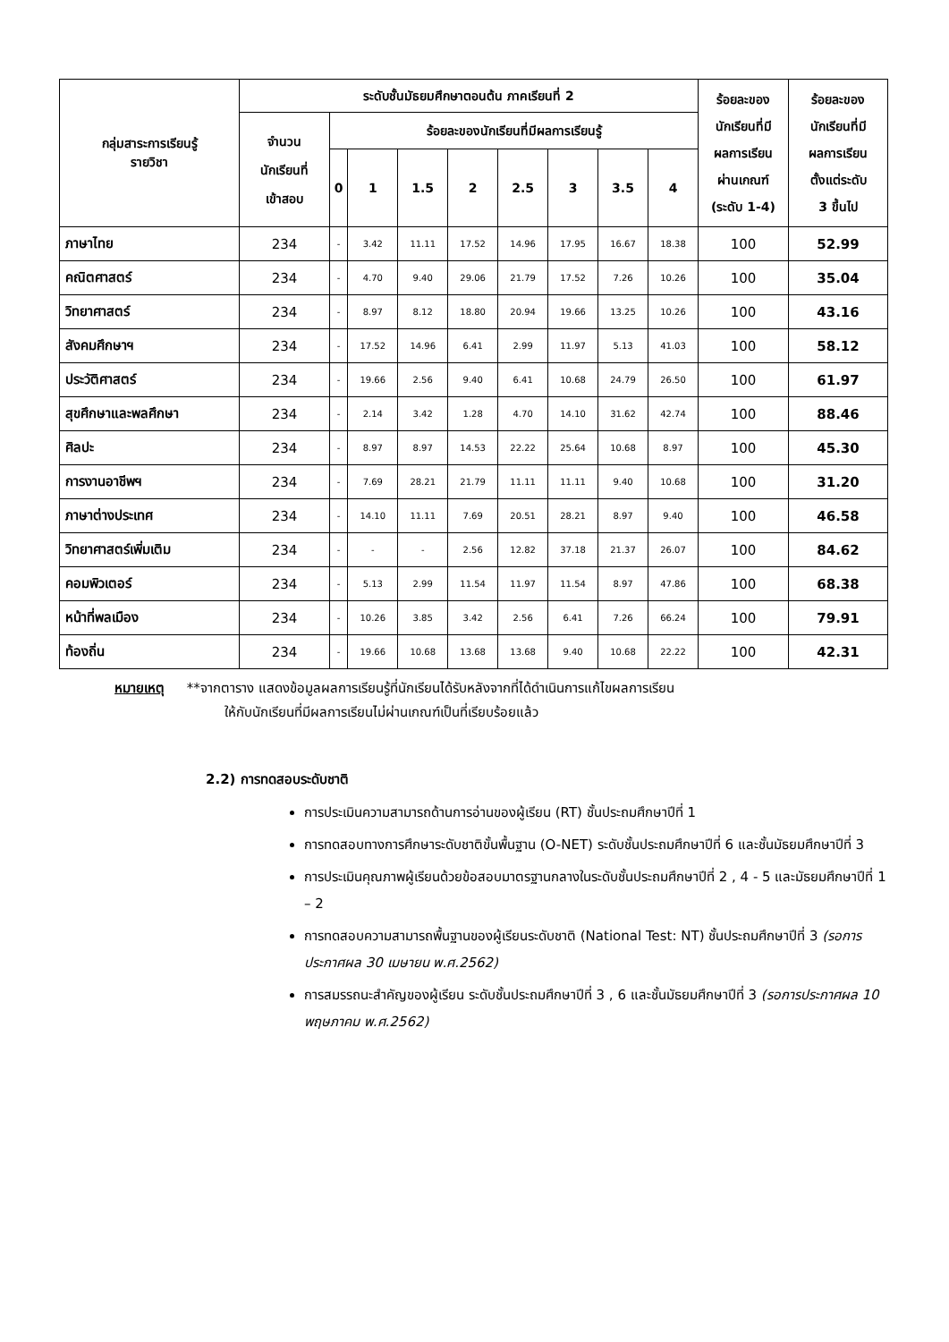| กลุ่มสาระการเรียนรู้ รายวิชา | ระดับชั้นมัธยมศึกษาตอนต้น ภาคเรียนที่ 2 | | | | | | | | | ร้อยละของ นักเรียนที่มี ผลการเรียน ผ่านเกณฑ์ (ระดับ 1-4) | ร้อยละของ นักเรียนที่มี ผลการเรียน ตั้งแต่ระดับ 3 ขึ้นไป |
| --- | --- | --- | --- | --- | --- | --- | --- | --- | --- | --- | --- |
| | จำนวน นักเรียนที่ เข้าสอบ | ร้อยละของนักเรียนที่มีผลการเรียนรู้ | | | | | | | | | |
| | | 0 | 1 | 1.5 | 2 | 2.5 | 3 | 3.5 | 4 | | |
| ภาษาไทย | 234 | - | 3.42 | 11.11 | 17.52 | 14.96 | 17.95 | 16.67 | 18.38 | 100 | 52.99 |
| คณิตศาสตร์ | 234 | - | 4.70 | 9.40 | 29.06 | 21.79 | 17.52 | 7.26 | 10.26 | 100 | 35.04 |
| วิทยาศาสตร์ | 234 | - | 8.97 | 8.12 | 18.80 | 20.94 | 19.66 | 13.25 | 10.26 | 100 | 43.16 |
| สังคมศึกษาฯ | 234 | - | 17.52 | 14.96 | 6.41 | 2.99 | 11.97 | 5.13 | 41.03 | 100 | 58.12 |
| ประวัติศาสตร์ | 234 | - | 19.66 | 2.56 | 9.40 | 6.41 | 10.68 | 24.79 | 26.50 | 100 | 61.97 |
| สุขศึกษาและพลศึกษา | 234 | - | 2.14 | 3.42 | 1.28 | 4.70 | 14.10 | 31.62 | 42.74 | 100 | 88.46 |
| ศิลปะ | 234 | - | 8.97 | 8.97 | 14.53 | 22.22 | 25.64 | 10.68 | 8.97 | 100 | 45.30 |
| การงานอาชีพฯ | 234 | - | 7.69 | 28.21 | 21.79 | 11.11 | 11.11 | 9.40 | 10.68 | 100 | 31.20 |
| ภาษาต่างประเทศ | 234 | - | 14.10 | 11.11 | 7.69 | 20.51 | 28.21 | 8.97 | 9.40 | 100 | 46.58 |
| วิทยาศาสตร์เพิ่มเติม | 234 | - | - | - | 2.56 | 12.82 | 37.18 | 21.37 | 26.07 | 100 | 84.62 |
| คอมพิวเตอร์ | 234 | - | 5.13 | 2.99 | 11.54 | 11.97 | 11.54 | 8.97 | 47.86 | 100 | 68.38 |
| หน้าที่พลเมือง | 234 | - | 10.26 | 3.85 | 3.42 | 2.56 | 6.41 | 7.26 | 66.24 | 100 | 79.91 |
| ท้องถิ่น | 234 | - | 19.66 | 10.68 | 13.68 | 13.68 | 9.40 | 10.68 | 22.22 | 100 | 42.31 |
หมายเหตุ **จากตาราง แสดงข้อมูลผลการเรียนรู้ที่นักเรียนได้รับหลังจากที่ได้ดำเนินการแก้ไขผลการเรียน
ให้กับนักเรียนที่มีผลการเรียนไม่ผ่านเกณฑ์เป็นที่เรียบร้อยแล้ว
2.2) การทดสอบระดับชาติ
การประเมินความสามารถด้านการอ่านของผู้เรียน (RT) ชั้นประถมศึกษาปีที่ 1
การทดสอบทางการศึกษาระดับชาติขั้นพื้นฐาน (O-NET) ระดับชั้นประถมศึกษาปีที่ 6 และชั้นมัธยมศึกษาปีที่ 3
การประเมินคุณภาพผู้เรียนด้วยข้อสอบมาตรฐานกลางในระดับชั้นประถมศึกษาปีที่ 2 , 4 - 5 และมัธยมศึกษาปีที่ 1 – 2
การทดสอบความสามารถพื้นฐานของผู้เรียนระดับชาติ (National Test: NT) ชั้นประถมศึกษาปีที่ 3 (รอการประกาศผล 30 เมษายน พ.ศ.2562)
การสมรรถนะสำคัญของผู้เรียน ระดับชั้นประถมศึกษาปีที่ 3 , 6 และชั้นมัธยมศึกษาปีที่ 3 (รอการประกาศผล 10 พฤษภาคม พ.ศ.2562)